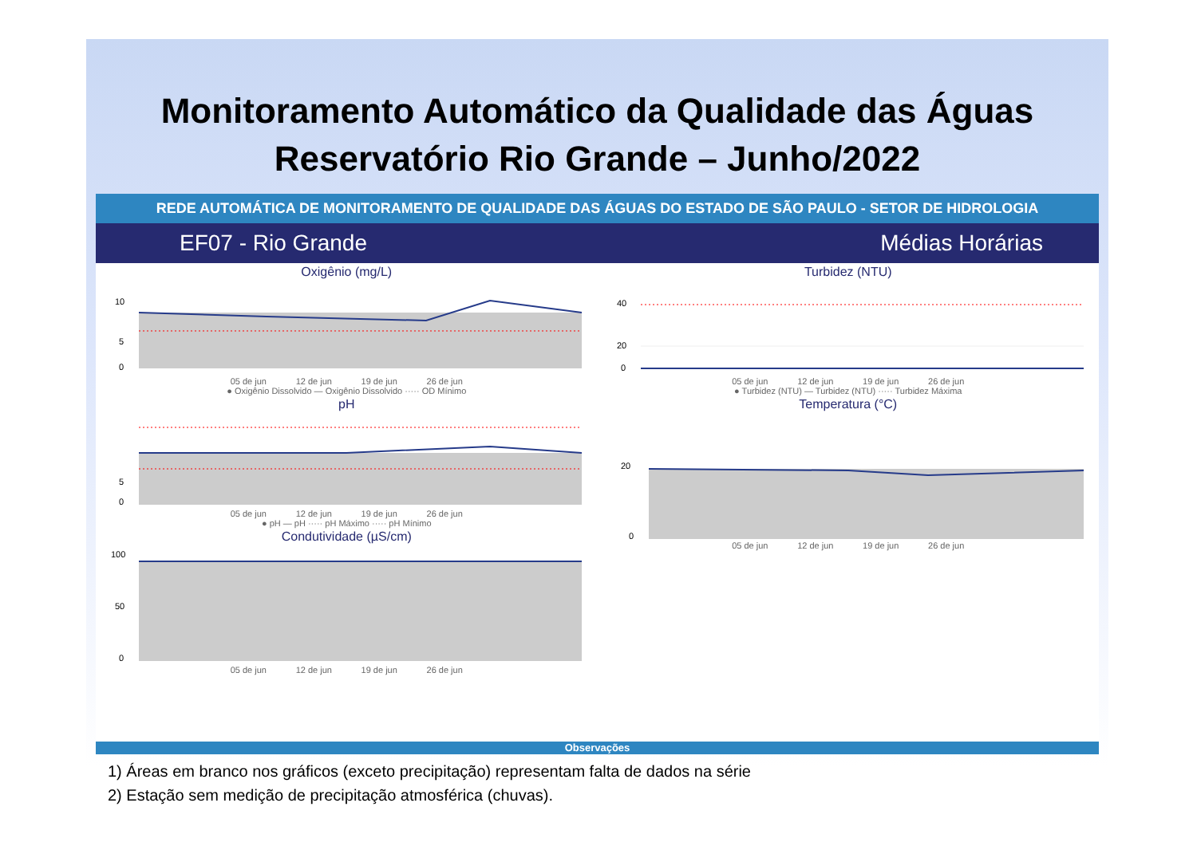Monitoramento Automático da Qualidade das Águas
Reservatório Rio Grande – Junho/2022
REDE AUTOMÁTICA DE MONITORAMENTO DE QUALIDADE DAS ÁGUAS DO ESTADO DE SÃO PAULO - SETOR DE HIDROLOGIA
EF07 - Rio Grande Médias Horárias
Oxigênio (mg/L)
10
5
0
05 de jun 12 de jun 19 de jun 26 de jun
● Oxigênio Dissolvido — Oxigênio Dissolvido ····· OD Mínimo
pH
5
0
05 de jun 12 de jun 19 de jun 26 de jun
● pH — pH ····· pH Máximo ····· pH Mínimo
Condutividade (µS/cm)
100
50
0
05 de jun 12 de jun 19 de jun 26 de jun
Turbidez (NTU)
40
20
0
05 de jun 12 de jun 19 de jun 26 de jun
● Turbidez (NTU) — Turbidez (NTU) ····· Turbidez Máxima
Temperatura (°C)
20
0
05 de jun 12 de jun 19 de jun 26 de jun
Observações
1) Áreas em branco nos gráficos (exceto precipitação) representam falta de dados na série
2) Estação sem medição de precipitação atmosférica (chuvas).